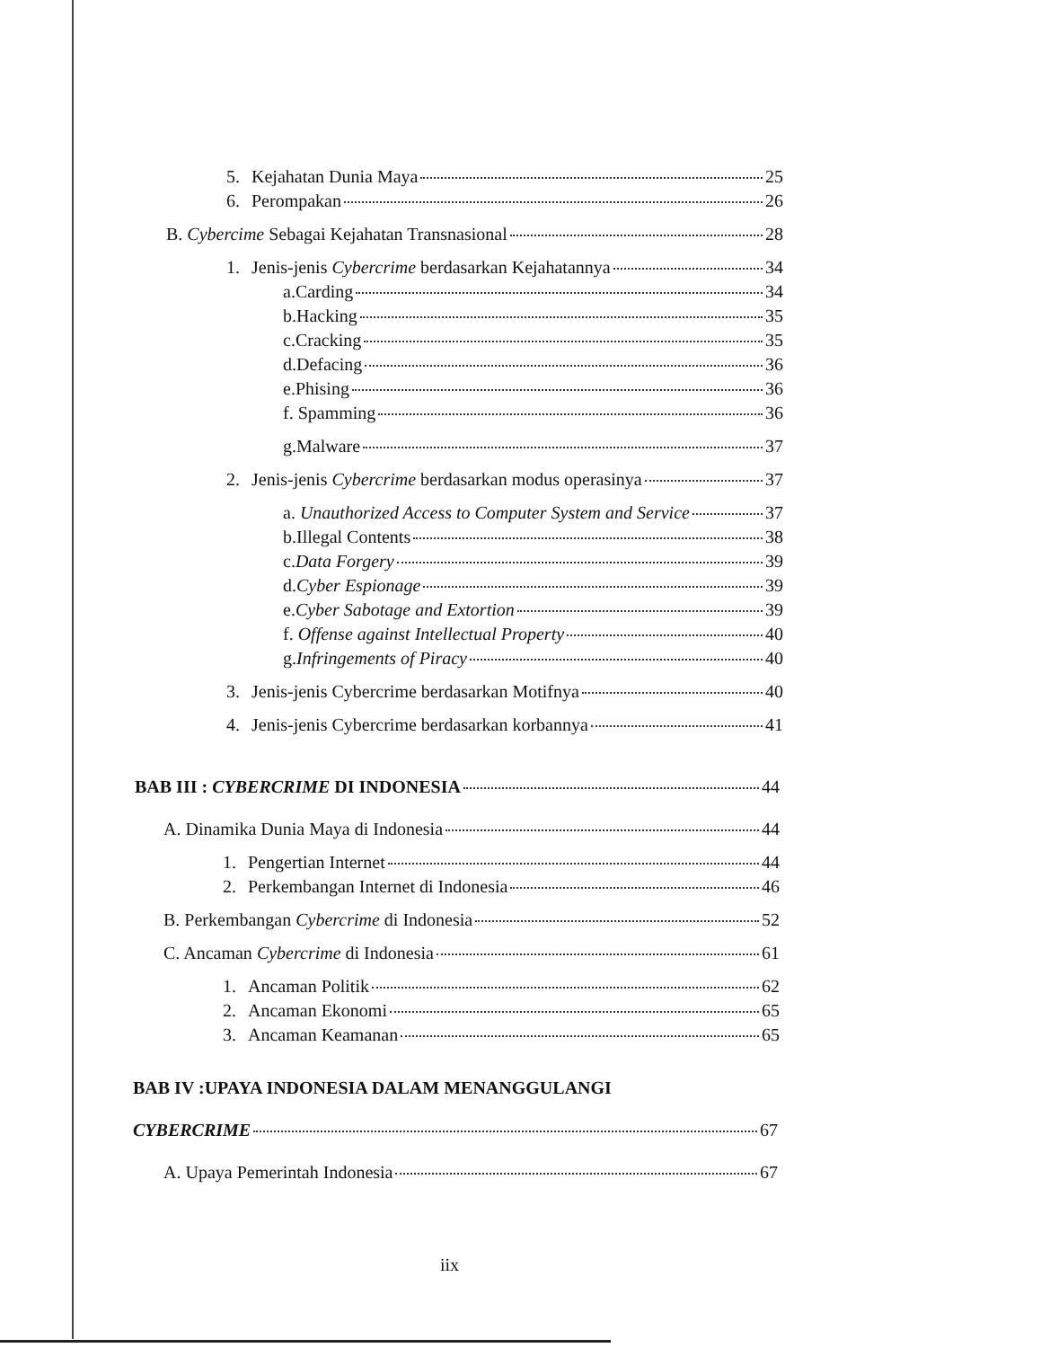5. Kejahatan Dunia Maya 25
6. Perompakan 26
B. Cybercime Sebagai Kejahatan Transnasional 28
1. Jenis-jenis Cybercrime berdasarkan Kejahatannya 34
a.Carding 34
b.Hacking 35
c.Cracking 35
d.Defacing 36
e.Phising 36
f. Spamming 36
g.Malware 37
2. Jenis-jenis Cybercrime berdasarkan modus operasinya 37
a. Unauthorized Access to Computer System and Service 37
b.Illegal Contents 38
c.Data Forgery 39
d.Cyber Espionage 39
e.Cyber Sabotage and Extortion 39
f. Offense against Intellectual Property 40
g.Infringements of Piracy 40
3. Jenis-jenis Cybercrime berdasarkan Motifnya 40
4. Jenis-jenis Cybercrime berdasarkan korbannya 41
BAB III : CYBERCRIME DI INDONESIA 44
A. Dinamika Dunia Maya di Indonesia 44
1. Pengertian Internet 44
2. Perkembangan Internet di Indonesia 46
B. Perkembangan Cybercrime di Indonesia 52
C. Ancaman Cybercrime di Indonesia 61
1. Ancaman Politik 62
2. Ancaman Ekonomi 65
3. Ancaman Keamanan 65
BAB IV :UPAYA INDONESIA DALAM MENANGGULANGI
CYBERCRIME 67
A. Upaya Pemerintah Indonesia 67
iix